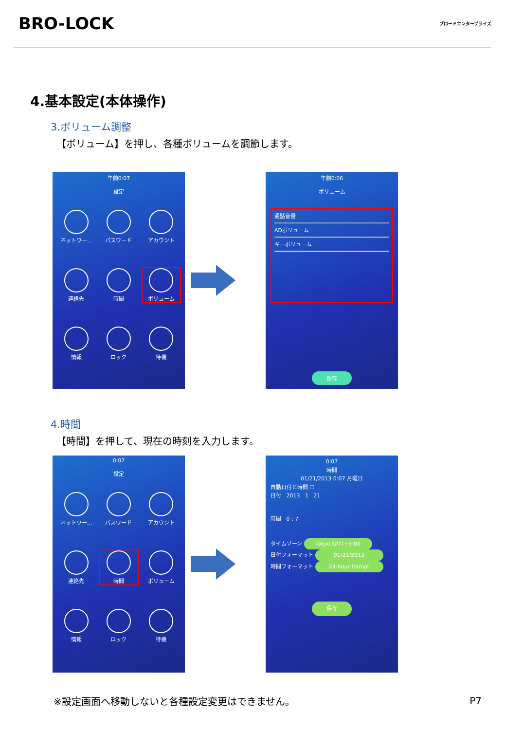BRO-LOCK
ブロードエンタープライズ
4.基本設定(本体操作)
3.ボリューム調整
【ボリューム】を押し、各種ボリュームを調節します。
午前0:07
設定
ネットワー...
パスワード
アカウント
連絡先
時間
ボリューム
情報
ロック
待機
午前0:06
ボリューム
通話音量
ADボリューム
キーボリューム
保存
4.時間
【時間】を押して、現在の時刻を入力します。
0:07
設定
ネットワー...
パスワード
アカウント
連絡先
時間
ボリューム
情報
ロック
待機
0:07
時間
01/21/2013 0:07 月曜日
自動日付と時間 ☐
日付 2013 1 21
時間 0 : 7
タイムゾーン Tokyo GMT+9:00
日付フォーマット 01/21/2013
時間フォーマット 24-hour format
保存
※設定画面へ移動しないと各種設定変更はできません。
P7